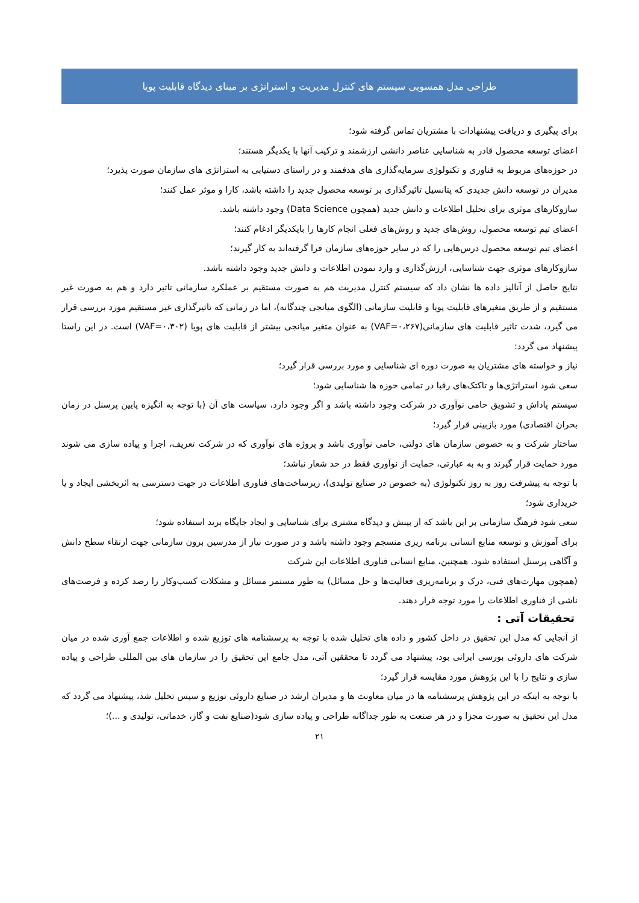طراحی مدل همسویی سیستم های کنترل مدیریت و استراتژی بر مبنای دیدگاه قابلیت پویا
برای پیگیری و دریافت پیشنهادات با مشتریان تماس گرفته شود؛
اعضای توسعه محصول قادر به شناسایی عناصر دانشی ارزشمند و ترکیب آنها با یکدیگر هستند؛
در حوزه‌های مربوط به فناوری و تکنولوژی سرمایه‌گذاری های هدفمند و در راستای دستیابی به استراتژی های سازمان صورت پذیرد؛
مدیران در توسعه دانش جدیدی که پتانسیل تاثیرگذاری بر توسعه محصول جدید را داشته باشد، کارا و موثر عمل کنند؛
سازوکارهای موثری برای تحلیل اطلاعات و دانش جدید (همچون Data Science) وجود داشته باشد.
اعضای تیم توسعه محصول، روش‌های جدید و روش‌های فعلی انجام کارها را بایکدیگر ادغام کنند؛
اعضای تیم توسعه محصول درس‌هایی را که در سایر حوزه‌های سازمان فرا گرفته‌اند به کار گیرند؛
سازوکارهای موثری جهت شناسایی، ارزش‌گذاری و وارد نمودن اطلاعات و دانش جدید وجود داشته باشد.
نتایج حاصل از آنالیز داده ها نشان داد که سیستم کنترل مدیریت هم به صورت مستقیم بر عملکرد سازمانی تاثیر دارد و هم به صورت غیر مستقیم و از طریق متغیرهای قابلیت پویا و قابلیت سازمانی (الگوی میانجی چندگانه)، اما در زمانی که تاثیرگذاری غیر مستقیم مورد بررسی قرار می گیرد، شدت تاثیر قابلیت های سازمانی(VAF=۰،۲۶۷) به عنوان متغیر میانجی بیشتر از قابلیت های پویا (VAF=۰،۳۰۲) است. در این راستا پیشنهاد می گردد:
نیاز و خواسته های مشتریان به صورت دوره ای شناسایی و مورد بررسی قرار گیرد؛
سعی شود استراتژی‌ها و تاکتک‌های رقبا در تمامی حوزه ها شناسایی شود؛
سیستم پاداش و تشویق حامی نوآوری در شرکت وجود داشته باشد و اگر وجود دارد، سیاست های آن (با توجه به انگیزه پایین پرسنل در زمان بحران اقتصادی) مورد بازبینی قرار گیرد؛
ساختار شرکت و به خصوص سازمان های دولتی، حامی نوآوری باشد و پروژه های نوآوری که در شرکت تعریف، اجرا و پیاده سازی می شوند مورد حمایت قرار گیرند و به به عبارتی، حمایت از نوآوری فقط در حد شعار نباشد؛
با توجه به پیشرفت روز به روز تکنولوژی (به خصوص در صنایع تولیدی)، زیرساخت‌های فناوری اطلاعات در جهت دسترسی به اثربخشی ایجاد و یا خریداری شود؛
سعی شود فرهنگ سازمانی بر این باشد که از بینش و دیدگاه مشتری برای شناسایی و ایجاد جایگاه برند استفاده شود؛
برای آموزش و توسعه منابع انسانی برنامه ریزی منسجم وجود داشته باشد و در صورت نیاز از مدرسین برون سازمانی جهت ارتقاء سطح دانش و آگاهی پرسنل استفاده شود. همچنین، منابع انسانی فناوری اطلاعات این شرکت
(همچون مهارت‌های فنی، درک و برنامه‌ریزی فعالیت‌ها و حل مسائل) به طور مستمر مسائل و مشکلات کسب‌وکار را رصد کرده و فرصت‌های ناشی از فناوری اطلاعات را مورد توجه قرار دهند.
تحقیقات آتی :
از آنجایی که مدل این تحقیق در داخل کشور و داده های تحلیل شده با توجه به پرسشنامه های توزیع شده و اطلاعات جمع آوری شده در میان شرکت های داروئی بورسی ایرانی بود، پیشنهاد می گردد تا محققین آتی، مدل جامع این تحقیق را در سازمان های بین المللی طراحی و پیاده سازی و نتایج را با این پژوهش مورد مقایسه قرار گیرد؛
با توجه به اینکه در این پژوهش پرسشنامه ها در میان معاونت ها و مدیران ارشد در صنایع داروئی توزیع و سپس تحلیل شد، پیشنهاد می گردد که مدل این تحقیق به صورت مجزا و در هر صنعت به طور جداگانه طراحی و پیاده سازی شود(صنایع نفت و گاز، خدماتی، تولیدی و ...)؛
۲۱